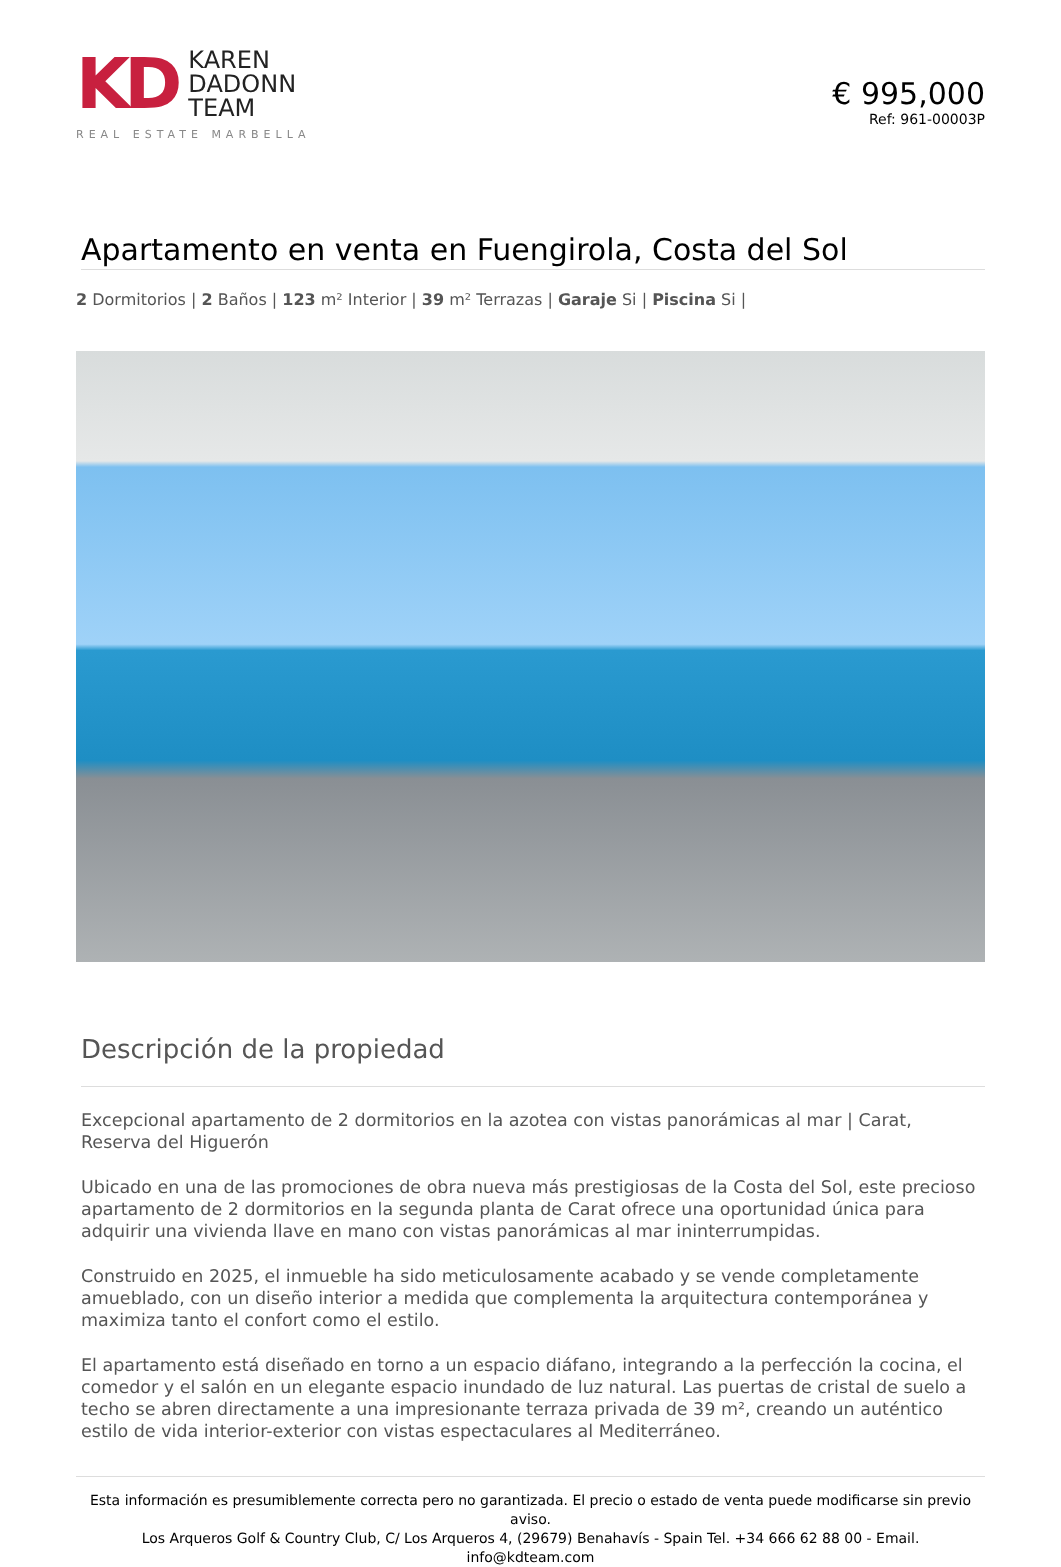KD
KAREN
DADONN
TEAM
REAL ESTATE MARBELLA
€ 995,000
Ref: 961-00003P
Apartamento en venta en Fuengirola, Costa del Sol
2 Dormitorios | 2 Baños | 123 m² Interior | 39 m² Terrazas | Garaje Si | Piscina Si |
Descripción de la propiedad
Excepcional apartamento de 2 dormitorios en la azotea con vistas panorámicas al mar | Carat, Reserva del Higuerón
Ubicado en una de las promociones de obra nueva más prestigiosas de la Costa del Sol, este precioso apartamento de 2 dormitorios en la segunda planta de Carat ofrece una oportunidad única para adquirir una vivienda llave en mano con vistas panorámicas al mar ininterrumpidas.
Construido en 2025, el inmueble ha sido meticulosamente acabado y se vende completamente amueblado, con un diseño interior a medida que complementa la arquitectura contemporánea y maximiza tanto el confort como el estilo.
El apartamento está diseñado en torno a un espacio diáfano, integrando a la perfección la cocina, el comedor y el salón en un elegante espacio inundado de luz natural. Las puertas de cristal de suelo a techo se abren directamente a una impresionante terraza privada de 39 m², creando un auténtico estilo de vida interior-exterior con vistas espectaculares al Mediterráneo.
Esta información es presumiblemente correcta pero no garantizada. El precio o estado de venta puede modificarse sin previo aviso.
Los Arqueros Golf & Country Club, C/ Los Arqueros 4, (29679) Benahavís - Spain Tel. +34 666 62 88 00 - Email. info@kdteam.com